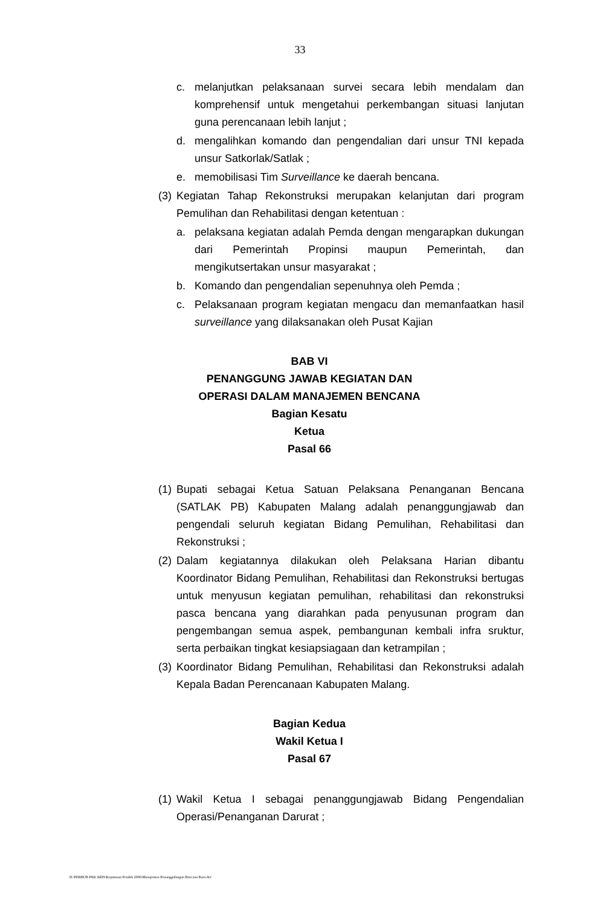33
c. melanjutkan pelaksanaan survei secara lebih mendalam dan komprehensif untuk mengetahui perkembangan situasi lanjutan guna perencanaan lebih lanjut ;
d. mengalihkan komando dan pengendalian dari unsur TNI kepada unsur Satkorlak/Satlak ;
e. memobilisasi Tim Surveillance ke daerah bencana.
(3) Kegiatan Tahap Rekonstruksi merupakan kelanjutan dari program Pemulihan dan Rehabilitasi dengan ketentuan :
a. pelaksana kegiatan adalah Pemda dengan mengarapkan dukungan dari Pemerintah Propinsi maupun Pemerintah, dan mengikutsertakan unsur masyarakat ;
b. Komando dan pengendalian sepenuhnya oleh Pemda ;
c. Pelaksanaan program kegiatan mengacu dan memanfaatkan hasil surveillance yang dilaksanakan oleh Pusat Kajian
BAB VI
PENANGGUNG JAWAB KEGIATAN DAN
OPERASI DALAM MANAJEMEN BENCANA
Bagian Kesatu
Ketua
Pasal 66
(1) Bupati sebagai Ketua Satuan Pelaksana Penanganan Bencana (SATLAK PB) Kabupaten Malang adalah penanggungjawab dan pengendali seluruh kegiatan Bidang Pemulihan, Rehabilitasi dan Rekonstruksi ;
(2) Dalam kegiatannya dilakukan oleh Pelaksana Harian dibantu Koordinator Bidang Pemulihan, Rehabilitasi dan Rekonstruksi bertugas untuk menyusun kegiatan pemulihan, rehabilitasi dan rekonstruksi pasca bencana yang diarahkan pada penyusunan program dan pengembangan semua aspek, pembangunan kembali infra sruktur, serta perbaikan tingkat kesiapsiagaan dan ketrampilan ;
(3) Koordinator Bidang Pemulihan, Rehabilitasi dan Rekonstruksi adalah Kepala Badan Perencanaan Kabupaten Malang.
Bagian Kedua
Wakil Ketua I
Pasal 67
(1) Wakil Ketua I sebagai penanggungjawab Bidang Pengendalian Operasi/Penanganan Darurat ;
D:\PERBUB PAK ARIS\Keputusan Pendek 2006\Manajemen Penanggulangan Bencana Baru.doc